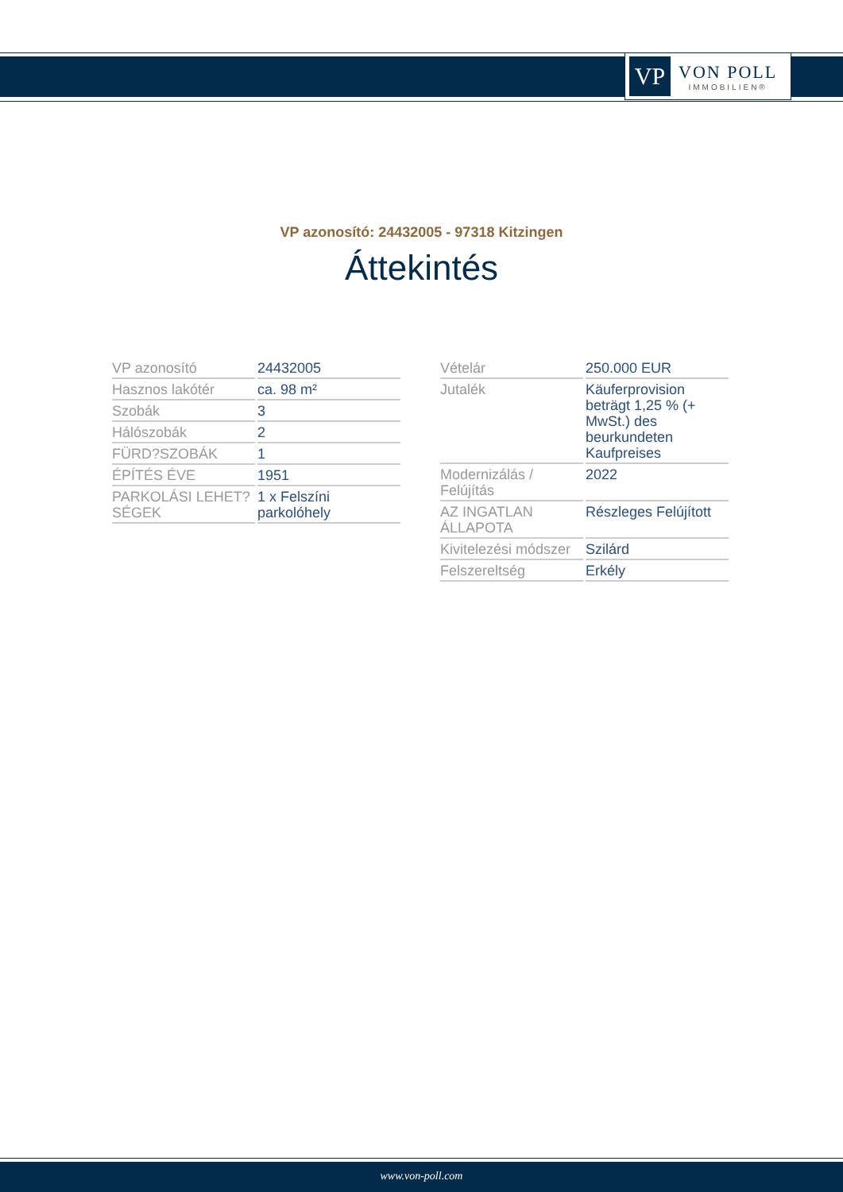VP
VON POLL
IMMOBILIEN®
VP azonosító: 24432005 - 97318 Kitzingen
Áttekintés
| VP azonosító | 24432005 |
| Hasznos lakótér | ca. 98 m² |
| Szobák | 3 |
| Hálószobák | 2 |
| FÜRD?SZOBÁK | 1 |
| ÉPÍTÉS ÉVE | 1951 |
| PARKOLÁSI LEHET?SÉGEK | 1 x Felszíni parkolóhely |
| Vételár | 250.000 EUR |
| Jutalék | Käuferprovision beträgt 1,25 % (+ MwSt.) des beurkundeten Kaufpreises |
| Modernizálás / Felújítás | 2022 |
| AZ INGATLAN ÁLLAPOTA | Részleges Felújított |
| Kivitelezési módszer | Szilárd |
| Felszereltség | Erkély |
www.von-poll.com